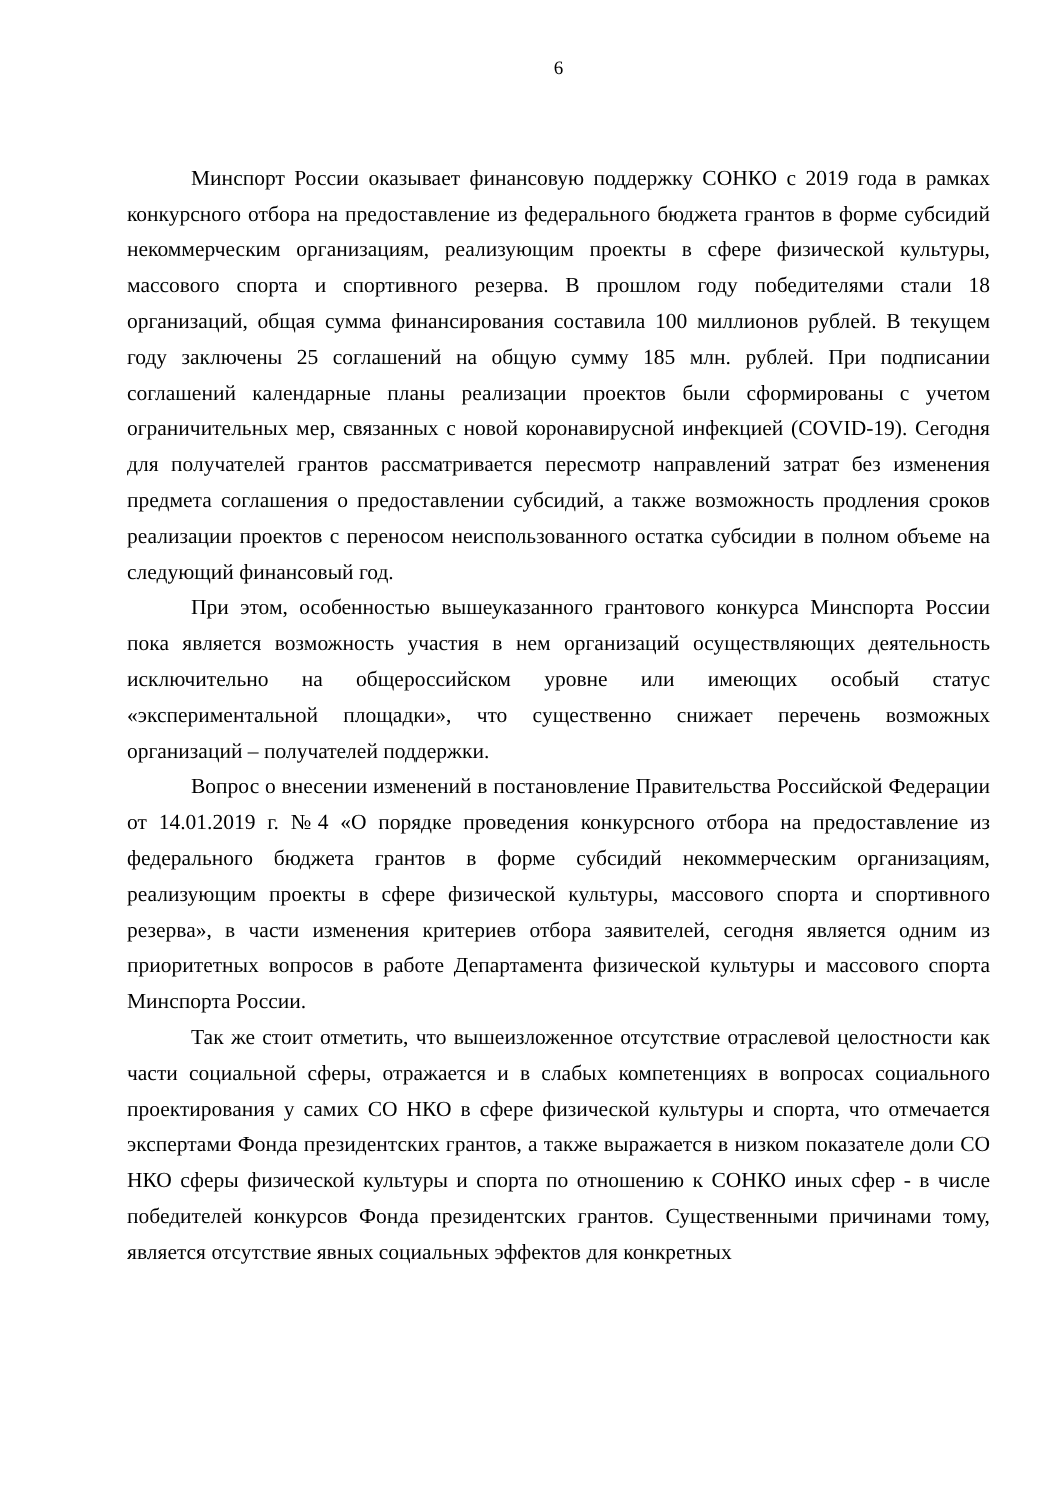6
Минспорт России оказывает финансовую поддержку СОНКО с 2019 года в рамках конкурсного отбора на предоставление из федерального бюджета грантов в форме субсидий некоммерческим организациям, реализующим проекты в сфере физической культуры, массового спорта и спортивного резерва. В прошлом году победителями стали 18 организаций, общая сумма финансирования составила 100 миллионов рублей. В текущем году заключены 25 соглашений на общую сумму 185 млн. рублей. При подписании соглашений календарные планы реализации проектов были сформированы с учетом ограничительных мер, связанных с новой коронавирусной инфекцией (COVID-19). Сегодня для получателей грантов рассматривается пересмотр направлений затрат без изменения предмета соглашения о предоставлении субсидий, а также возможность продления сроков реализации проектов с переносом неиспользованного остатка субсидии в полном объеме на следующий финансовый год.
При этом, особенностью вышеуказанного грантового конкурса Минспорта России пока является возможность участия в нем организаций осуществляющих деятельность исключительно на общероссийском уровне или имеющих особый статус «экспериментальной площадки», что существенно снижает перечень возможных организаций – получателей поддержки.
Вопрос о внесении изменений в постановление Правительства Российской Федерации от 14.01.2019 г. №4 «О порядке проведения конкурсного отбора на предоставление из федерального бюджета грантов в форме субсидий некоммерческим организациям, реализующим проекты в сфере физической культуры, массового спорта и спортивного резерва», в части изменения критериев отбора заявителей, сегодня является одним из приоритетных вопросов в работе Департамента физической культуры и массового спорта Минспорта России.
Так же стоит отметить, что вышеизложенное отсутствие отраслевой целостности как части социальной сферы, отражается и в слабых компетенциях в вопросах социального проектирования у самих СО НКО в сфере физической культуры и спорта, что отмечается экспертами Фонда президентских грантов, а также выражается в низком показателе доли СО НКО сферы физической культуры и спорта по отношению к СОНКО иных сфер - в числе победителей конкурсов Фонда президентских грантов. Существенными причинами тому, является отсутствие явных социальных эффектов для конкретных